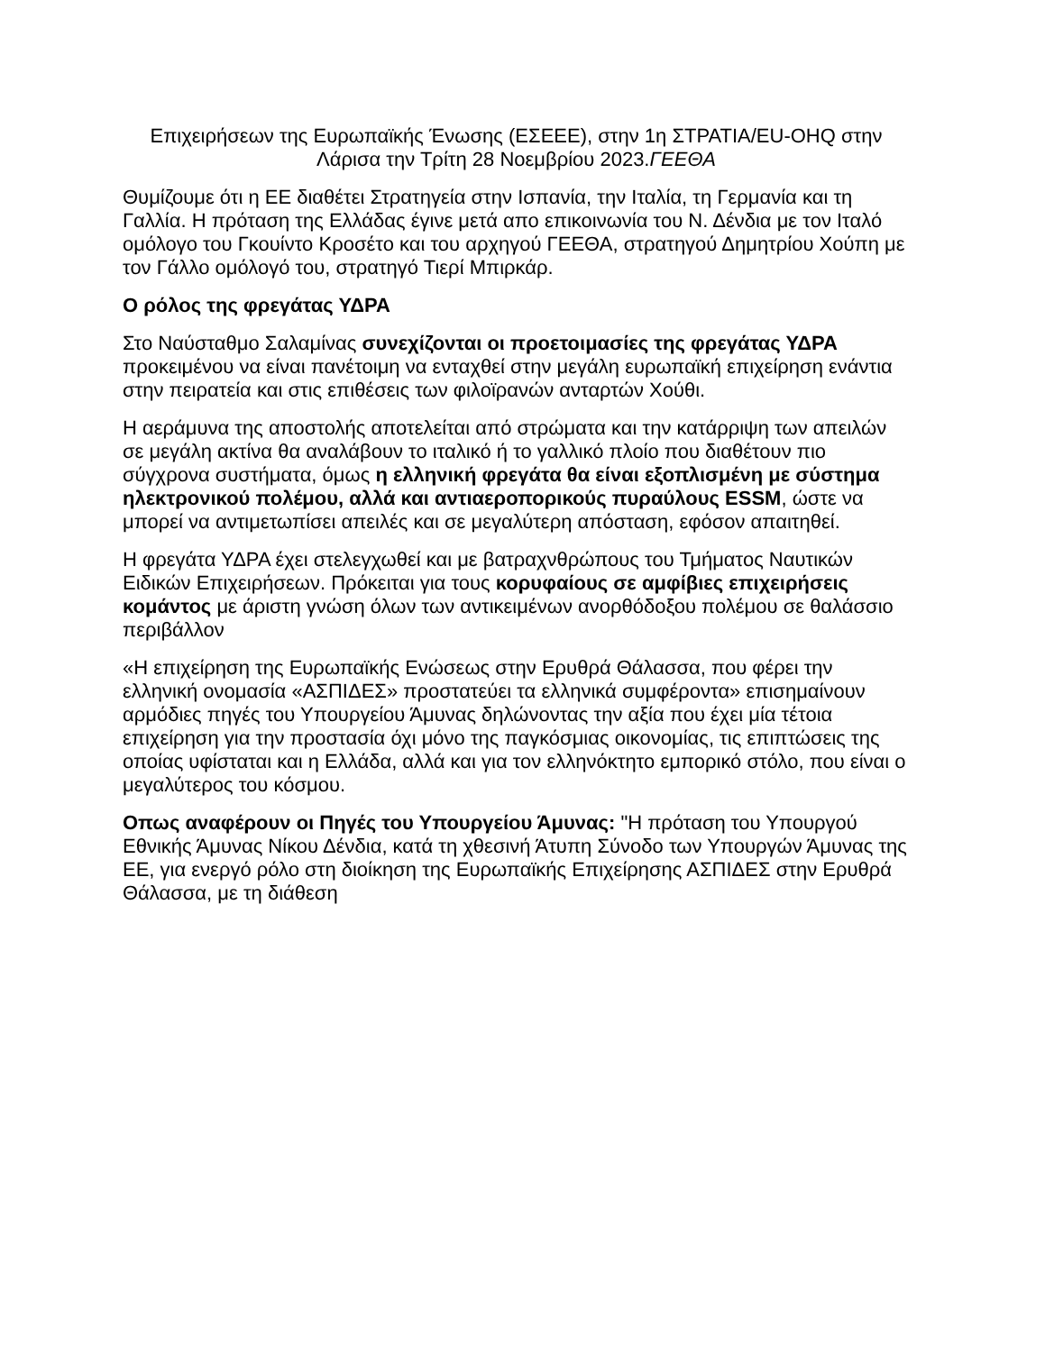Επιχειρήσεων της Ευρωπαϊκής Ένωσης (ΕΣΕΕΕ), στην 1η ΣΤΡΑΤΙΑ/EU-OHQ στην Λάρισα την Τρίτη 28 Νοεμβρίου 2023.ΓΕΕΘΑ
Θυμίζουμε ότι η ΕΕ διαθέτει Στρατηγεία στην Ισπανία, την Ιταλία, τη Γερμανία και τη Γαλλία. Η πρόταση της Ελλάδας έγινε μετά απο επικοινωνία του Ν. Δένδια με τον Ιταλό ομόλογο του Γκουίντο Κροσέτο και του αρχηγού ΓΕΕΘΑ, στρατηγού Δημητρίου Χούπη με τον Γάλλο ομόλογό του, στρατηγό Τιερί Μπιρκάρ.
Ο ρόλος της φρεγάτας ΥΔΡΑ
Στο Ναύσταθμο Σαλαμίνας συνεχίζονται οι προετοιμασίες της φρεγάτας ΥΔΡΑ προκειμένου να είναι πανέτοιμη να ενταχθεί στην μεγάλη ευρωπαϊκή επιχείρηση ενάντια στην πειρατεία και στις επιθέσεις των φιλοϊρανών ανταρτών Χούθι.
Η αεράμυνα της αποστολής αποτελείται από στρώματα και την κατάρριψη των απειλών σε μεγάλη ακτίνα θα αναλάβουν το ιταλικό ή το γαλλικό πλοίο που διαθέτουν πιο σύγχρονα συστήματα, όμως η ελληνική φρεγάτα θα είναι εξοπλισμένη με σύστημα ηλεκτρονικού πολέμου, αλλά και αντιαεροπορικούς πυραύλους ESSM, ώστε να μπορεί να αντιμετωπίσει απειλές και σε μεγαλύτερη απόσταση, εφόσον απαιτηθεί.
Η φρεγάτα ΥΔΡΑ έχει στελεγχωθεί και με βατραχνθρώπους του Τμήματος Ναυτικών Ειδικών Επιχειρήσεων. Πρόκειται για τους κορυφαίους σε αμφίβιες επιχειρήσεις κομάντος με άριστη γνώση όλων των αντικειμένων ανορθόδοξου πολέμου σε θαλάσσιο περιβάλλον
«Η επιχείρηση της Ευρωπαϊκής Ενώσεως στην Ερυθρά Θάλασσα, που φέρει την ελληνική ονομασία «ΑΣΠΙΔΕΣ» προστατεύει τα ελληνικά συμφέροντα» επισημαίνουν αρμόδιες πηγές του Υπουργείου Άμυνας δηλώνοντας την αξία που έχει μία τέτοια επιχείρηση για την προστασία όχι μόνο της παγκόσμιας οικονομίας, τις επιπτώσεις της οποίας υφίσταται και η Ελλάδα, αλλά και για τον ελληνόκτητο εμπορικό στόλο, που είναι ο μεγαλύτερος του κόσμου.
Οπως αναφέρουν οι Πηγές του Υπουργείου Άμυνας: "Η πρόταση του Υπουργού Εθνικής Άμυνας Νίκου Δένδια, κατά τη χθεσινή Άτυπη Σύνοδο των Υπουργών Άμυνας της ΕΕ, για ενεργό ρόλο στη διοίκηση της Ευρωπαϊκής Επιχείρησης ΑΣΠΙΔΕΣ στην Ερυθρά Θάλασσα, με τη διάθεση